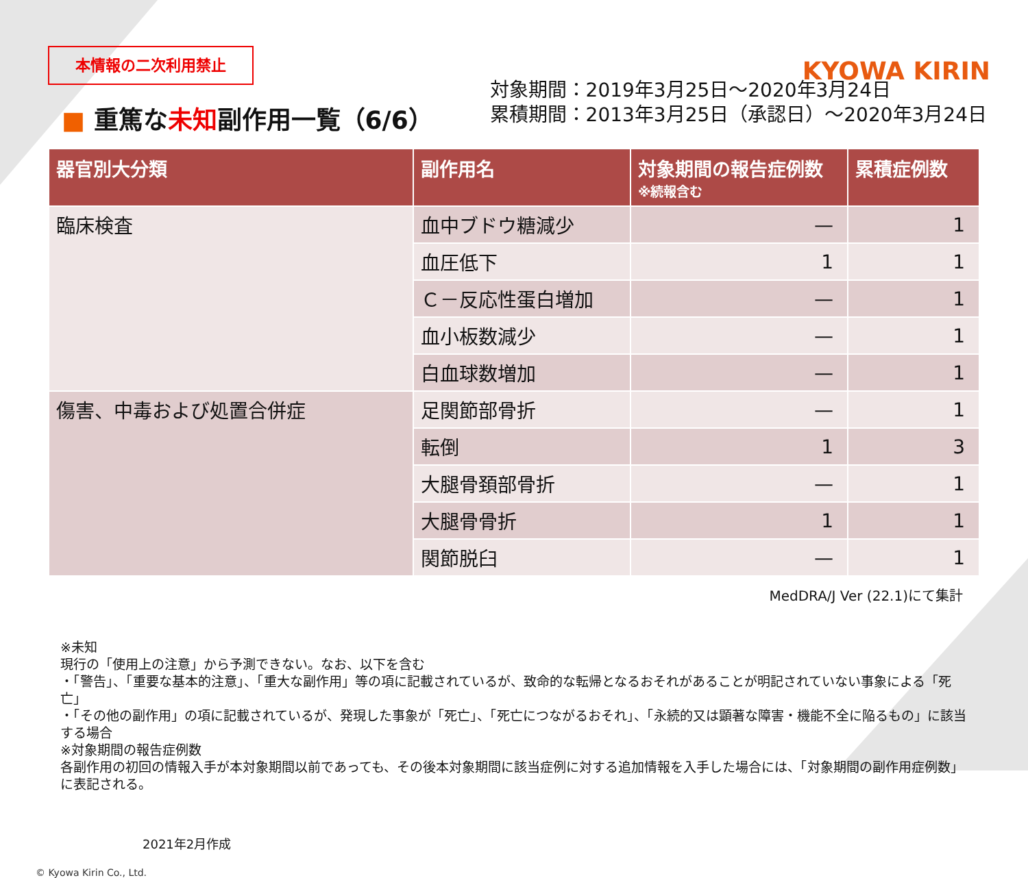本情報の二次利用禁止
KYOWA KIRIN
■ 重篤な未知副作用一覧（6/6）
対象期間：2019年3月25日～2020年3月24日
累積期間：2013年3月25日（承認日）～2020年3月24日
| 器官別大分類 | 副作用名 | 対象期間の報告症例数 ※続報含む | 累積症例数 |
| --- | --- | --- | --- |
| 臨床検査 | 血中ブドウ糖減少 | — | 1 |
| | 血圧低下 | 1 | 1 |
| | Ｃ－反応性蛋白増加 | — | 1 |
| | 血小板数減少 | — | 1 |
| | 白血球数増加 | — | 1 |
| 傷害、中毒および処置合併症 | 足関節部骨折 | — | 1 |
| | 転倒 | 1 | 3 |
| | 大腿骨頚部骨折 | — | 1 |
| | 大腿骨骨折 | 1 | 1 |
| | 関節脱臼 | — | 1 |
MedDRA/J Ver (22.1)にて集計
※未知
現行の「使用上の注意」から予測できない。なお、以下を含む
・「警告」、「重要な基本的注意」、「重大な副作用」等の項に記載されているが、致命的な転帰となるおそれがあることが明記されていない事象による「死亡」
・「その他の副作用」の項に記載されているが、発現した事象が「死亡」、「死亡につながるおそれ」、「永続的又は顕著な障害・機能不全に陥るもの」に該当する場合
※対象期間の報告症例数
各副作用の初回の情報入手が本対象期間以前であっても、その後本対象期間に該当症例に対する追加情報を入手した場合には、「対象期間の副作用症例数」に表記される。
2021年2月作成
© Kyowa Kirin Co., Ltd.